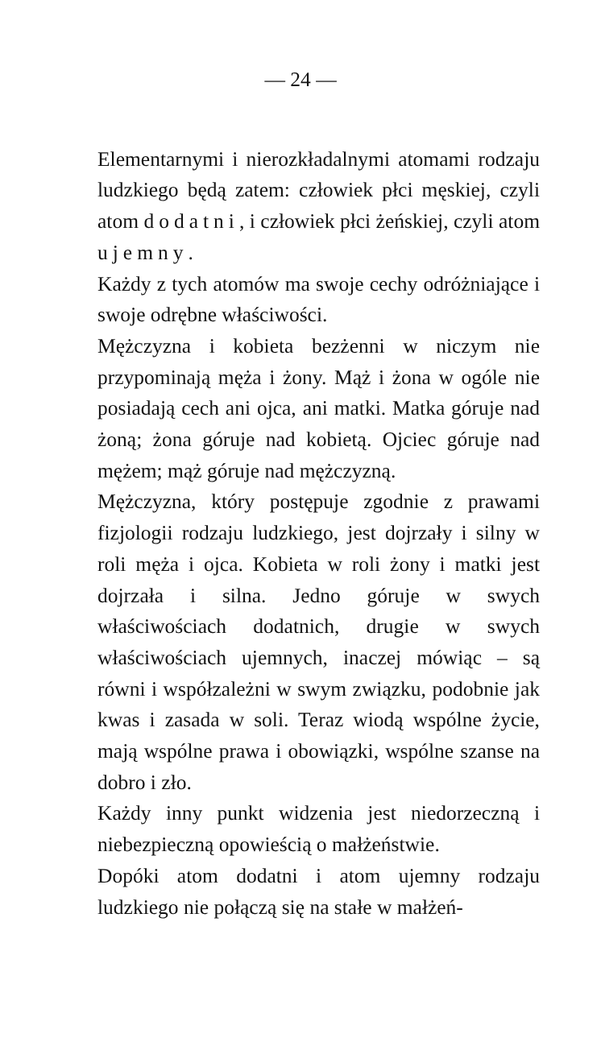— 24 —
Elementarnymi i nierozkładalnymi atomami rodzaju ludzkiego będą zatem: człowiek płci męskiej, czyli atom dodatni, i człowiek płci żeńskiej, czyli atom ujemny.
Każdy z tych atomów ma swoje cechy odróżniające i swoje odrębne właściwości.
Mężczyzna i kobieta bezżenni w niczym nie przypominają męża i żony. Mąż i żona w ogóle nie posiadają cech ani ojca, ani matki. Matka góruje nad żoną; żona góruje nad kobietą. Ojciec góruje nad mężem; mąż góruje nad mężczyzną.
Mężczyzna, który postępuje zgodnie z prawami fizjologii rodzaju ludzkiego, jest dojrzały i silny w roli męża i ojca. Kobieta w roli żony i matki jest dojrzała i silna. Jedno góruje w swych właściwościach dodatnich, drugie w swych właściwościach ujemnych, inaczej mówiąc – są równi i współzależni w swym związku, podobnie jak kwas i zasada w soli. Teraz wiodą wspólne życie, mają wspólne prawa i obowiązki, wspólne szanse na dobro i zło.
Każdy inny punkt widzenia jest niedorzeczną i niebezpieczną opowieścią o małżeństwie.
Dopóki atom dodatni i atom ujemny rodzaju ludzkiego nie połączą się na stałe w małżeń-